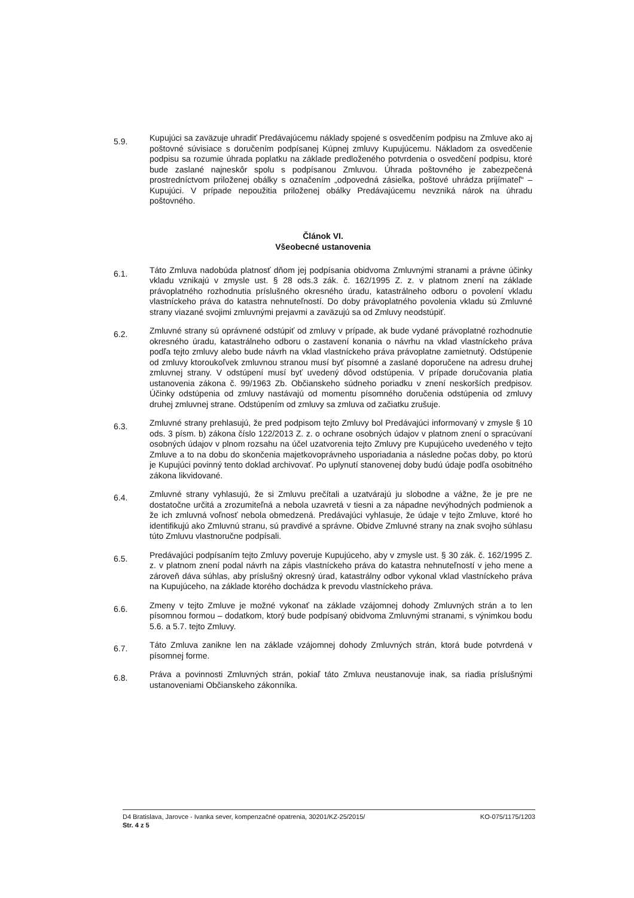5.9.
Kupujúci sa zaväzuje uhradiť Predávajúcemu náklady spojené s osvedčením podpisu na Zmluve ako aj poštovné súvisiace s doručením podpísanej Kúpnej zmluvy Kupujúcemu. Nákladom za osvedčenie podpisu sa rozumie úhrada poplatku na základe predloženého potvrdenia o osvedčení podpisu, ktoré bude zaslané najneskôr spolu s podpísanou Zmluvou. Úhrada poštovného je zabezpečená prostredníctvom priloženej obálky s označením „odpovedná zásielka, poštové uhrádza prijímateľ“ – Kupujúci. V prípade nepoužitia priloženej obálky Predávajúcemu nevzniká nárok na úhradu poštovného.
Článok VI.
Všeobecné ustanovenia
6.1.
Táto Zmluva nadobúda platnosť dňom jej podpísania obidvoma Zmluvnými stranami a právne účinky vkladu vznikajú v zmysle ust. § 28 ods.3 zák. č. 162/1995 Z. z. v platnom znení na základe právoplatného rozhodnutia príslušného okresného úradu, katastrálneho odboru o povolení vkladu vlastníckeho práva do katastra nehnuteľností. Do doby právoplatného povolenia vkladu sú Zmluvné strany viazané svojimi zmluvnými prejavmi a zaväzujú sa od Zmluvy neodstúpiť.
6.2.
Zmluvné strany sú oprávnené odstúpiť od zmluvy v prípade, ak bude vydané právoplatné rozhodnutie okresného úradu, katastrálneho odboru o zastavení konania o návrhu na vklad vlastníckeho práva podľa tejto zmluvy alebo bude návrh na vklad vlastníckeho práva právoplatne zamietnutý. Odstúpenie od zmluvy ktoroukoľvek zmluvnou stranou musí byť písomné a zaslané doporučene na adresu druhej zmluvnej strany. V odstúpení musí byť uvedený dôvod odstúpenia. V prípade doručovania platia ustanovenia zákona č. 99/1963 Zb. Občianskeho súdneho poriadku v znení neskorších predpisov. Účinky odstúpenia od zmluvy nastávajú od momentu písomného doručenia odstúpenia od zmluvy druhej zmluvnej strane. Odstúpením od zmluvy sa zmluva od začiatku zrušuje.
6.3.
Zmluvné strany prehlasujú, že pred podpisom tejto Zmluvy bol Predávajúci informovaný v zmysle § 10 ods. 3 písm. b) zákona číslo 122/2013 Z. z. o ochrane osobných údajov v platnom znení o spracúvaní osobných údajov v plnom rozsahu na účel uzatvorenia tejto Zmluvy pre Kupujúceho uvedeného v tejto Zmluve a to na dobu do skončenia majetkovoprávneho usporiadania a následne počas doby, po ktorú je Kupujúci povinný tento doklad archivovať. Po uplynutí stanovenej doby budú údaje podľa osobitného zákona likvidované.
6.4.
Zmluvné strany vyhlasujú, že si Zmluvu prečítali a uzatvárajú ju slobodne a vážne, že je pre ne dostatočne určitá a zrozumiteľná a nebola uzavretá v tiesni a za nápadne nevýhodných podmienok a že ich zmluvná voľnosť nebola obmedzená. Predávajúci vyhlasuje, že údaje v tejto Zmluve, ktoré ho identifikujú ako Zmluvnú stranu, sú pravdivé a správne. Obidve Zmluvné strany na znak svojho súhlasu túto Zmluvu vlastnoručne podpísali.
6.5.
Predávajúci podpísaním tejto Zmluvy poveruje Kupujúceho, aby v zmysle ust. § 30 zák. č. 162/1995 Z. z. v platnom znení podal návrh na zápis vlastníckeho práva do katastra nehnuteľností v jeho mene a zároveň dáva súhlas, aby príslušný okresný úrad, katastrálny odbor vykonal vklad vlastníckeho práva na Kupujúceho, na základe ktorého dochádza k prevodu vlastníckeho práva.
6.6.
Zmeny v tejto Zmluve je možné vykonať na základe vzájomnej dohody Zmluvných strán a to len písomnou formou – dodatkom, ktorý bude podpísaný obidvoma Zmluvnými stranami, s výnimkou bodu 5.6. a 5.7. tejto Zmluvy.
6.7.
Táto Zmluva zanikne len na základe vzájomnej dohody Zmluvných strán, ktorá bude potvrdená v písomnej forme.
6.8.
Práva a povinnosti Zmluvných strán, pokiaľ táto Zmluva neustanovuje inak, sa riadia príslušnými ustanoveniami Občianskeho zákonníka.
KO-075/1175/1203 D4 Bratislava, Jarovce - Ivanka sever, kompenzačné opatrenia, 30201/KZ-25/2015/
Str. 4 z 5